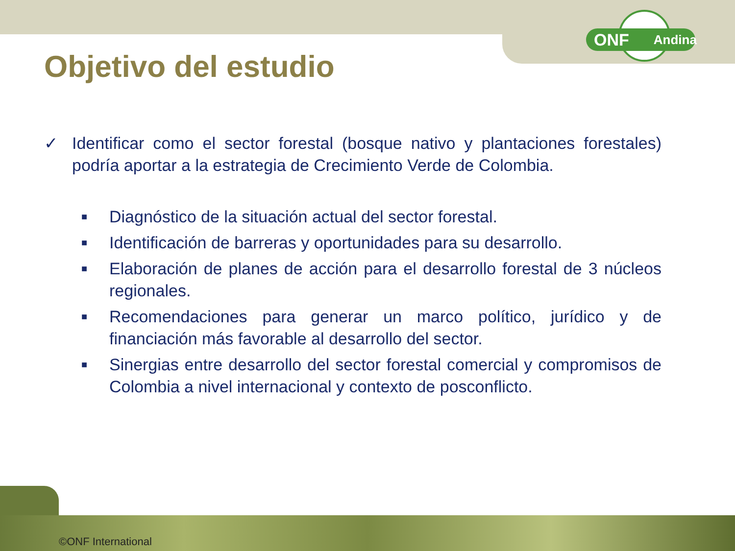ONF Andina
Objetivo del estudio
✓ Identificar como el sector forestal (bosque nativo y plantaciones forestales) podría aportar a la estrategia de Crecimiento Verde de Colombia.
■
Diagnóstico de la situación actual del sector forestal.
■
Identificación de barreras y oportunidades para su desarrollo.
■
Elaboración de planes de acción para el desarrollo forestal de 3 núcleos regionales.
■
Recomendaciones para generar un marco político, jurídico y de financiación más favorable al desarrollo del sector.
■
Sinergias entre desarrollo del sector forestal comercial y compromisos de Colombia a nivel internacional y contexto de posconflicto.
©ONF International